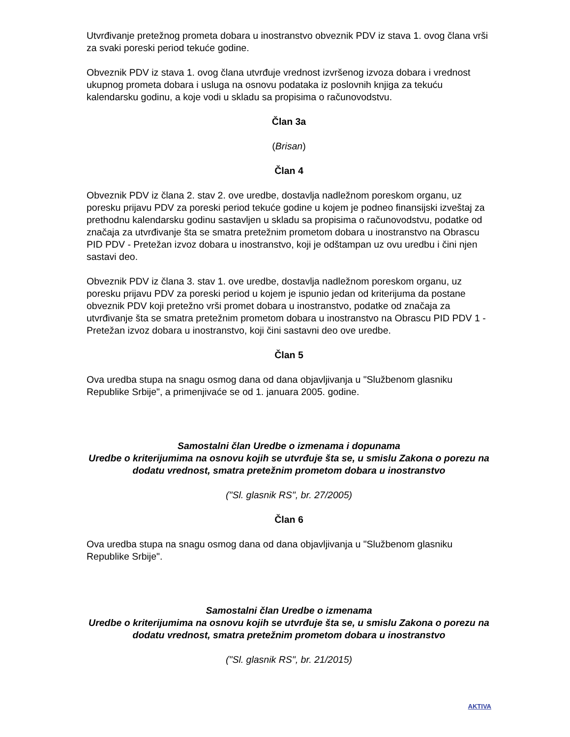Utvrđivanje pretežnog prometa dobara u inostranstvo obveznik PDV iz stava 1. ovog člana vrši za svaki poreski period tekuće godine.
Obveznik PDV iz stava 1. ovog člana utvrđuje vrednost izvršenog izvoza dobara i vrednost ukupnog prometa dobara i usluga na osnovu podataka iz poslovnih knjiga za tekuću kalendarsku godinu, a koje vodi u skladu sa propisima o računovodstvu.
Član 3a
(Brisan)
Član 4
Obveznik PDV iz člana 2. stav 2. ove uredbe, dostavlja nadležnom poreskom organu, uz poresku prijavu PDV za poreski period tekuće godine u kojem je podneo finansijski izveštaj za prethodnu kalendarsku godinu sastavljen u skladu sa propisima o računovodstvu, podatke od značaja za utvrđivanje šta se smatra pretežnim prometom dobara u inostranstvo na Obrascu PID PDV - Pretežan izvoz dobara u inostranstvo, koji je odštampan uz ovu uredbu i čini njen sastavi deo.
Obveznik PDV iz člana 3. stav 1. ove uredbe, dostavlja nadležnom poreskom organu, uz poresku prijavu PDV za poreski period u kojem je ispunio jedan od kriterijuma da postane obveznik PDV koji pretežno vrši promet dobara u inostranstvo, podatke od značaja za utvrđivanje šta se smatra pretežnim prometom dobara u inostranstvo na Obrascu PID PDV 1 - Pretežan izvoz dobara u inostranstvo, koji čini sastavni deo ove uredbe.
Član 5
Ova uredba stupa na snagu osmog dana od dana objavljivanja u "Službenom glasniku Republike Srbije", a primenjivaće se od 1. januara 2005. godine.
Samostalni član Uredbe o izmenama i dopunama
Uredbe o kriterijumima na osnovu kojih se utvrđuje šta se, u smislu Zakona o porezu na dodatu vrednost, smatra pretežnim prometom dobara u inostranstvo
("Sl. glasnik RS", br. 27/2005)
Član 6
Ova uredba stupa na snagu osmog dana od dana objavljivanja u "Službenom glasniku Republike Srbije".
Samostalni član Uredbe o izmenama
Uredbe o kriterijumima na osnovu kojih se utvrđuje šta se, u smislu Zakona o porezu na dodatu vrednost, smatra pretežnim prometom dobara u inostranstvo
("Sl. glasnik RS", br. 21/2015)
AKTIVA